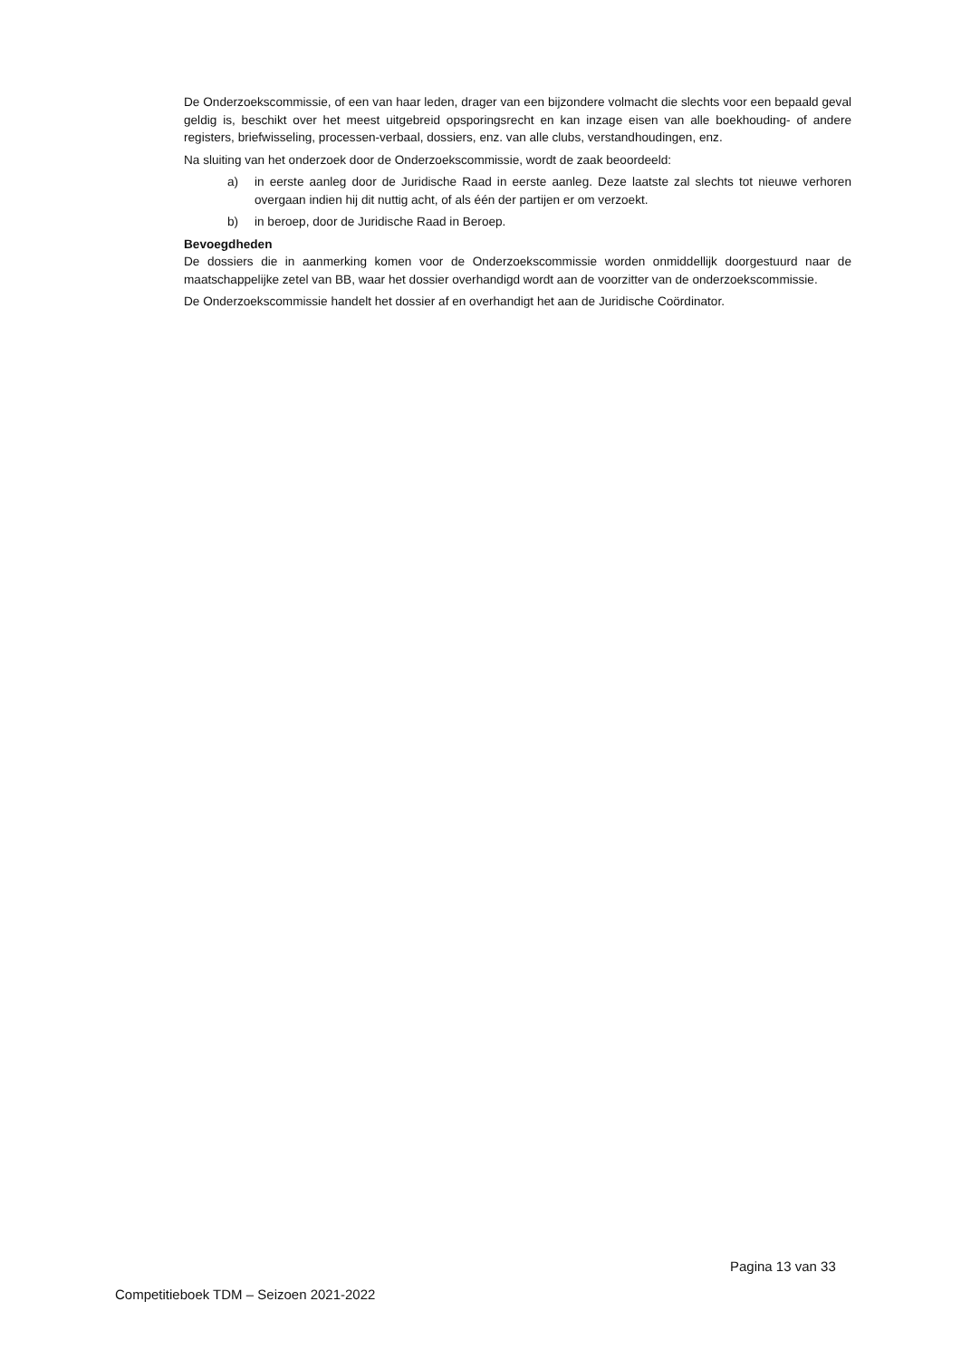De Onderzoekscommissie, of een van haar leden, drager van een bijzondere volmacht die slechts voor een bepaald geval geldig is, beschikt over het meest uitgebreid opsporingsrecht en kan inzage eisen van alle boekhouding- of andere registers, briefwisseling, processen-verbaal, dossiers, enz. van alle clubs, verstandhoudingen, enz.
Na sluiting van het onderzoek door de Onderzoekscommissie, wordt de zaak beoordeeld:
a) in eerste aanleg door de Juridische Raad in eerste aanleg. Deze laatste zal slechts tot nieuwe verhoren overgaan indien hij dit nuttig acht, of als één der partijen er om verzoekt.
b) in beroep, door de Juridische Raad in Beroep.
Bevoegdheden
De dossiers die in aanmerking komen voor de Onderzoekscommissie worden onmiddellijk doorgestuurd naar de maatschappelijke zetel van BB, waar het dossier overhandigd wordt aan de voorzitter van de onderzoekscommissie.
De Onderzoekscommissie handelt het dossier af en overhandigt het aan de Juridische Coördinator.
Pagina 13 van 33
Competitieboek TDM – Seizoen 2021-2022